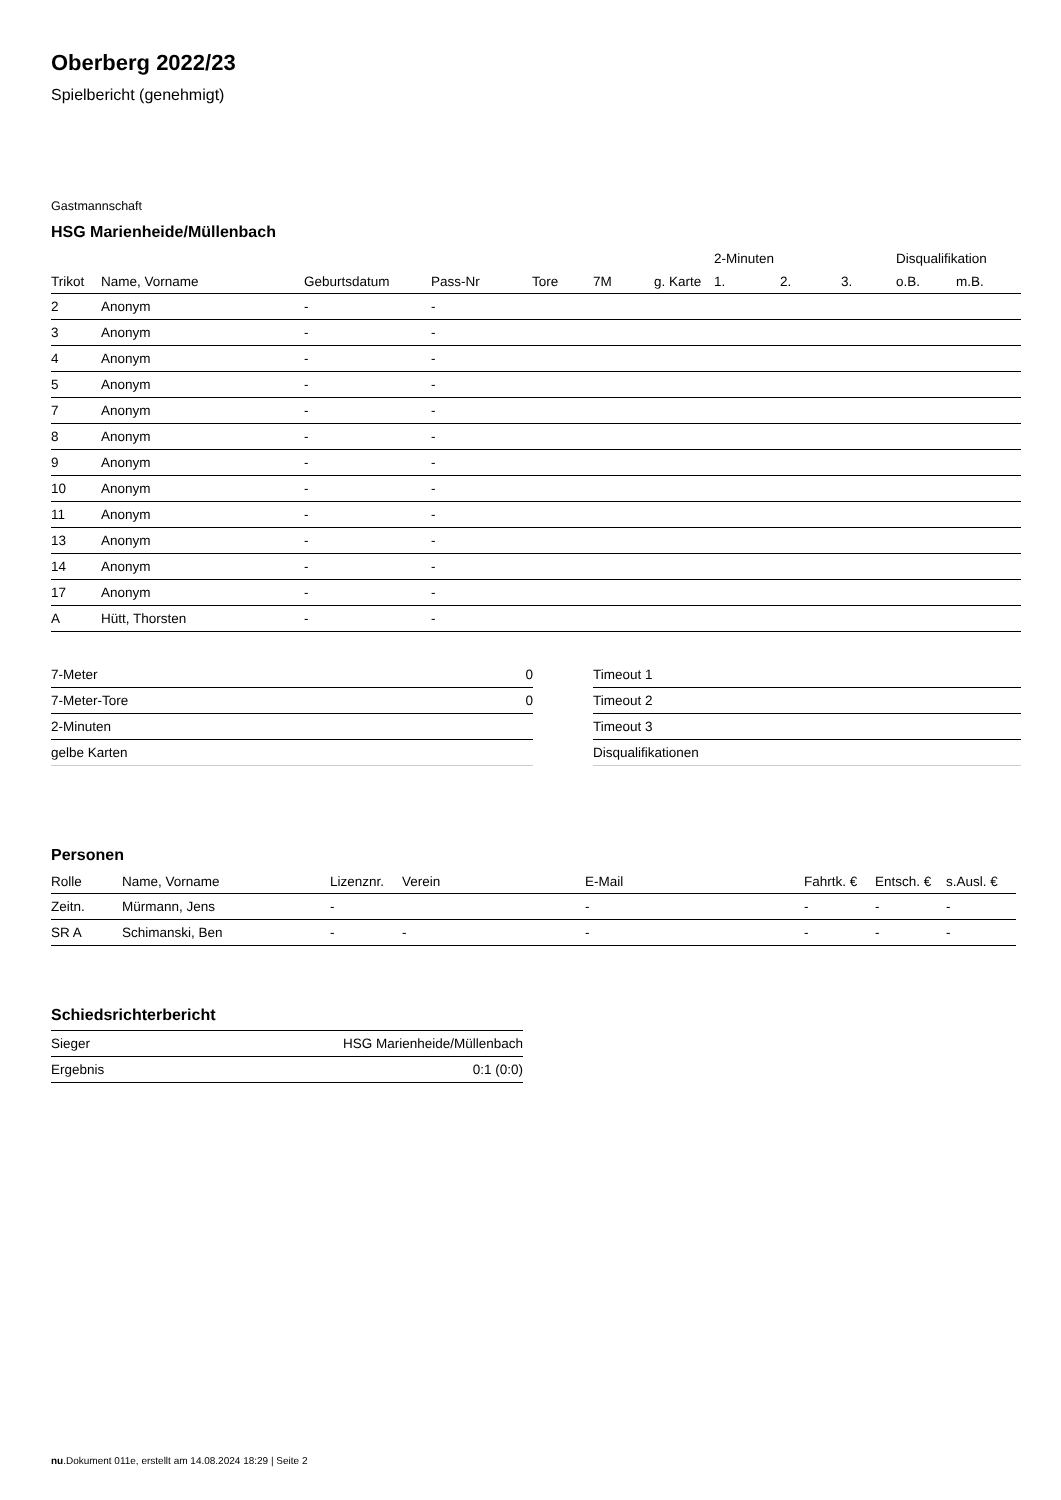Oberberg 2022/23
Spielbericht (genehmigt)
Gastmannschaft
HSG Marienheide/Müllenbach
| | | | | | | | 2-Minuten | | | Disqualifikation | |
| --- | --- | --- | --- | --- | --- | --- | --- | --- | --- | --- | --- |
| Trikot | Name, Vorname | Geburtsdatum | Pass-Nr | Tore | 7M | g. Karte | 1. | 2. | 3. | o.B. | m.B. |
| 2 | Anonym | - | - | | | | | | | | |
| 3 | Anonym | - | - | | | | | | | | |
| 4 | Anonym | - | - | | | | | | | | |
| 5 | Anonym | - | - | | | | | | | | |
| 7 | Anonym | - | - | | | | | | | | |
| 8 | Anonym | - | - | | | | | | | | |
| 9 | Anonym | - | - | | | | | | | | |
| 10 | Anonym | - | - | | | | | | | | |
| 11 | Anonym | - | - | | | | | | | | |
| 13 | Anonym | - | - | | | | | | | | |
| 14 | Anonym | - | - | | | | | | | | |
| 17 | Anonym | - | - | | | | | | | | |
| A | Hütt, Thorsten | - | - | | | | | | | | |
| 7-Meter | 0 |
| 7-Meter-Tore | 0 |
| 2-Minuten | |
| gelbe Karten | |
| Timeout 1 |
| Timeout 2 |
| Timeout 3 |
| Disqualifikationen |
Personen
| Rolle | Name, Vorname | Lizenznr. | Verein | E-Mail | Fahrtk. € | Entsch. € | s.Ausl. € |
| --- | --- | --- | --- | --- | --- | --- | --- |
| Zeitn. | Mürmann, Jens | - | | - | - | - | - |
| SR A | Schimanski, Ben | - | - | - | - | - | - |
Schiedsrichterbericht
| Sieger | HSG Marienheide/Müllenbach |
| Ergebnis | 0:1 (0:0) |
nu.Dokument 011e, erstellt am 14.08.2024 18:29 | Seite 2